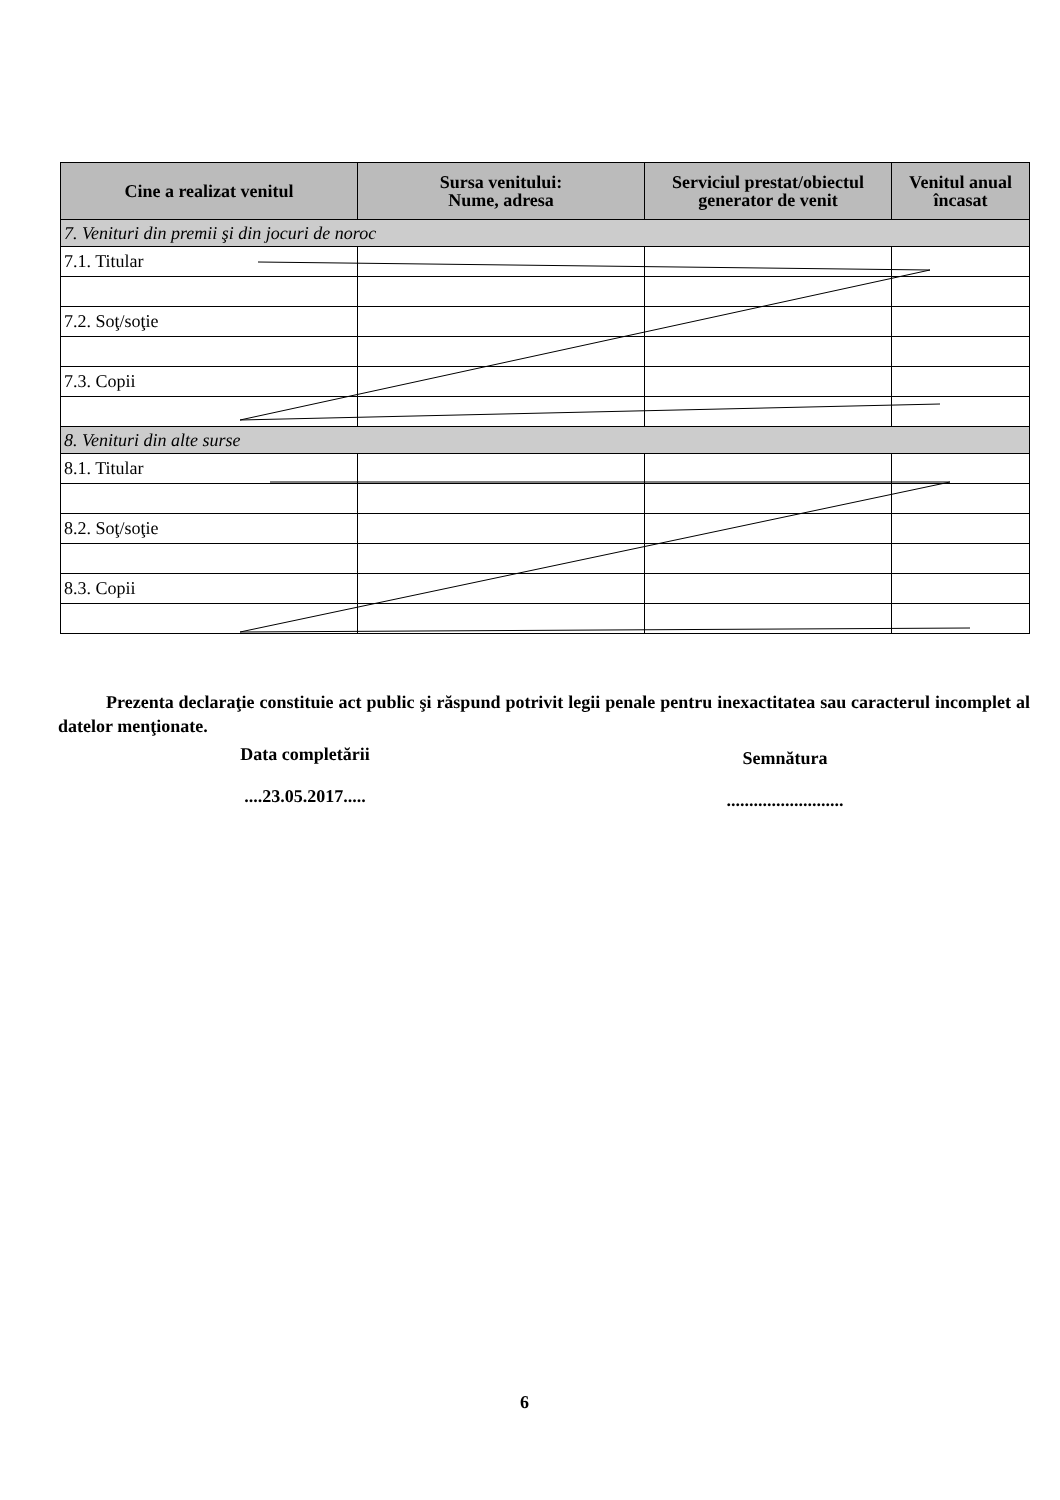| Cine a realizat venitul | Sursa venitului: Nume, adresa | Serviciul prestat/obiectul generator de venit | Venitul anual încasat |
| --- | --- | --- | --- |
| 7. Venituri din premii şi din jocuri de noroc | | | |
| 7.1. Titular | | | |
| 7.2. Soţ/soţie | | | |
| 7.3. Copii | | | |
| 8. Venituri din alte surse | | | |
| 8.1. Titular | | | |
| 8.2. Soţ/soţie | | | |
| 8.3. Copii | | | |
Prezenta declaraţie constituie act public şi răspund potrivit legii penale pentru inexactitatea sau caracterul incomplet al datelor menţionate.
Data completării
....23.05.2017.....
Semnătura
..........................
6